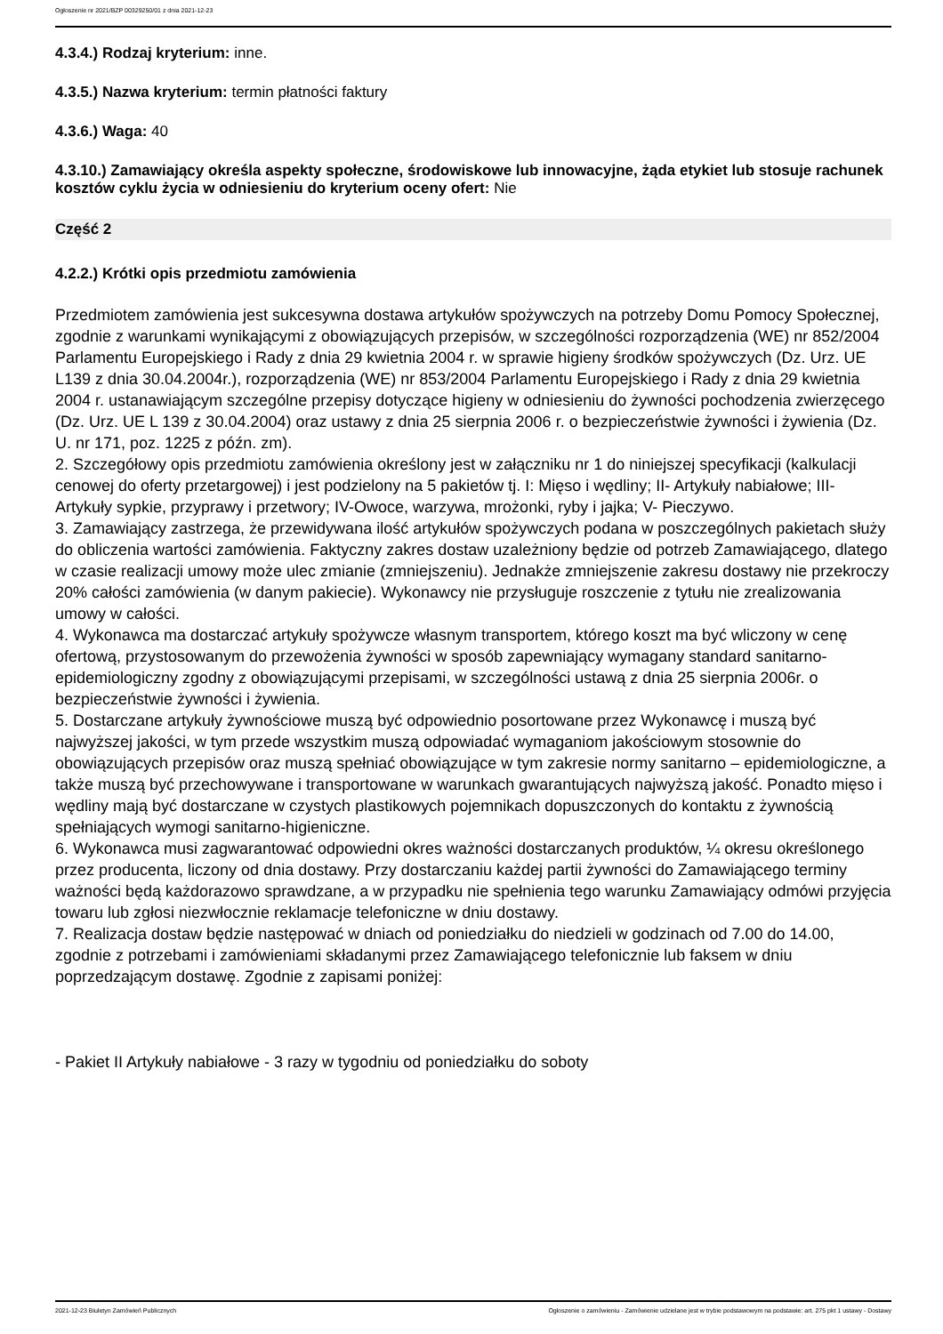Ogłoszenie nr 2021/BZP 00329250/01 z dnia 2021-12-23
4.3.4.) Rodzaj kryterium: inne.
4.3.5.) Nazwa kryterium: termin płatności faktury
4.3.6.) Waga: 40
4.3.10.) Zamawiający określa aspekty społeczne, środowiskowe lub innowacyjne, żąda etykiet lub stosuje rachunek kosztów cyklu życia w odniesieniu do kryterium oceny ofert: Nie
Część 2
4.2.2.) Krótki opis przedmiotu zamówienia
Przedmiotem zamówienia jest sukcesywna dostawa artykułów spożywczych na potrzeby Domu Pomocy Społecznej, zgodnie z warunkami wynikającymi z obowiązujących przepisów, w szczególności rozporządzenia (WE) nr 852/2004 Parlamentu Europejskiego i Rady z dnia 29 kwietnia 2004 r. w sprawie higieny środków spożywczych (Dz. Urz. UE L139 z dnia 30.04.2004r.), rozporządzenia (WE) nr 853/2004 Parlamentu Europejskiego i Rady z dnia 29 kwietnia 2004 r. ustanawiającym szczególne przepisy dotyczące higieny w odniesieniu do żywności pochodzenia zwierzęcego (Dz. Urz. UE L 139 z 30.04.2004) oraz ustawy z dnia 25 sierpnia 2006 r. o bezpieczeństwie żywności i żywienia (Dz. U. nr 171, poz. 1225 z późn. zm).
2. Szczegółowy opis przedmiotu zamówienia określony jest w załączniku nr 1 do niniejszej specyfikacji (kalkulacji cenowej do oferty przetargowej) i jest podzielony na 5 pakietów tj. I: Mięso i wędliny; II- Artykuły nabiałowe; III- Artykuły sypkie, przyprawy i przetwory; IV-Owoce, warzywa, mrożonki, ryby i jajka; V- Pieczywo.
3. Zamawiający zastrzega, że przewidywana ilość artykułów spożywczych podana w poszczególnych pakietach służy do obliczenia wartości zamówienia. Faktyczny zakres dostaw uzależniony będzie od potrzeb Zamawiającego, dlatego w czasie realizacji umowy może ulec zmianie (zmniejszeniu). Jednakże zmniejszenie zakresu dostawy nie przekroczy 20% całości zamówienia (w danym pakiecie). Wykonawcy nie przysługuje roszczenie z tytułu nie zrealizowania umowy w całości.
4. Wykonawca ma dostarczać artykuły spożywcze własnym transportem, którego koszt ma być wliczony w cenę ofertową, przystosowanym do przewożenia żywności w sposób zapewniający wymagany standard sanitarno-epidemiologiczny zgodny z obowiązującymi przepisami, w szczególności ustawą z dnia 25 sierpnia 2006r. o bezpieczeństwie żywności i żywienia.
5. Dostarczane artykuły żywnościowe muszą być odpowiednio posortowane przez Wykonawcę i muszą być najwyższej jakości, w tym przede wszystkim muszą odpowiadać wymaganiom jakościowym stosownie do obowiązujących przepisów oraz muszą spełniać obowiązujące w tym zakresie normy sanitarno – epidemiologiczne, a także muszą być przechowywane i transportowane w warunkach gwarantujących najwyższą jakość. Ponadto mięso i wędliny mają być dostarczane w czystych plastikowych pojemnikach dopuszczonych do kontaktu z żywnością spełniających wymogi sanitarno-higieniczne.
6. Wykonawca musi zagwarantować odpowiedni okres ważności dostarczanych produktów, ¼ okresu określonego przez producenta, liczony od dnia dostawy. Przy dostarczaniu każdej partii żywności do Zamawiającego terminy ważności będą każdorazowo sprawdzane, a w przypadku nie spełnienia tego warunku Zamawiający odmówi przyjęcia towaru lub zgłosi niezwłocznie reklamacje telefoniczne w dniu dostawy.
7. Realizacja dostaw będzie następować w dniach od poniedziałku do niedzieli w godzinach od 7.00 do 14.00, zgodnie z potrzebami i zamówieniami składanymi przez Zamawiającego telefonicznie lub faksem w dniu poprzedzającym dostawę. Zgodnie z zapisami poniżej:
- Pakiet II Artykuły nabiałowe - 3 razy w tygodniu od poniedziałku do soboty
2021-12-23 Biuletyn Zamówień Publicznych Ogłoszenie o zamówieniu - Zamówienie udzielane jest w trybie podstawowym na podstawie: art. 275 pkt 1 ustawy - Dostawy